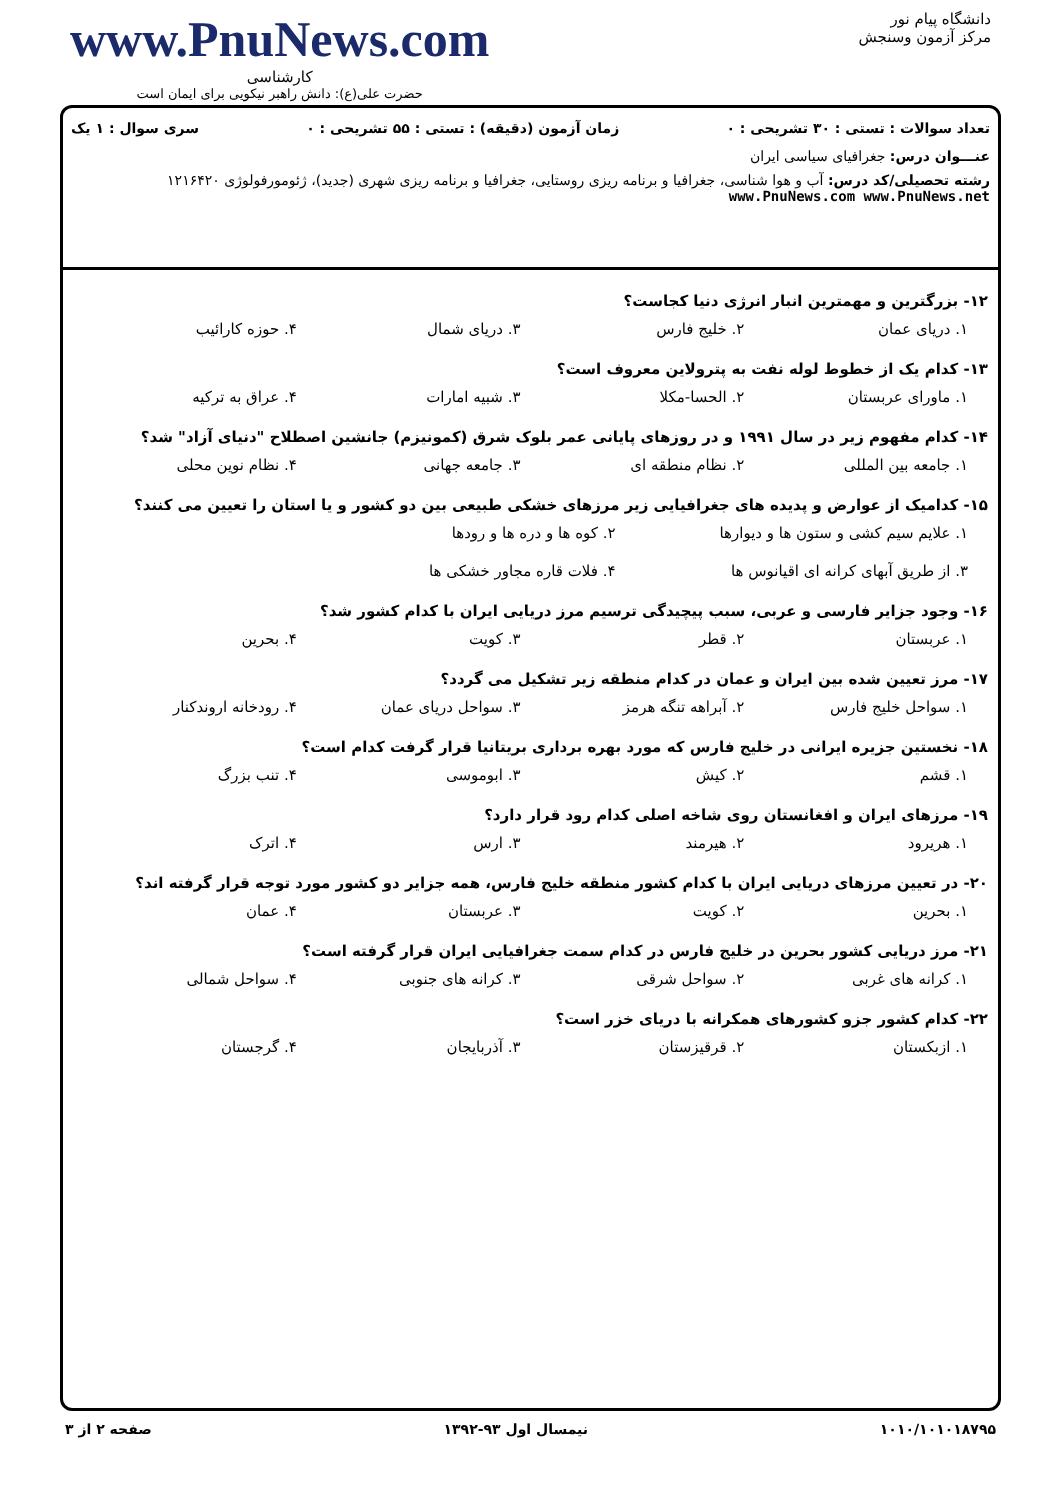دانشگاه پیام نور
مرکز آزمون وسنجش
www.PnuNews.com
کارشناسی
حضرت علی(ع): دانش راهبر نیکویی برای ایمان است
تعداد سوالات : تستی : ۳۰ تشریحی : ۰ زمان آزمون (دقیقه) : تستی : ۵۵ تشریحی : ۰ سری سوال : ۱ یک
عنـــوان درس: جغرافیای سیاسی ایران
رشته تحصیلی/کد درس: آب و هوا شناسی، جغرافیا و برنامه ریزی روستایی، جغرافیا و برنامه ریزی شهری (جدید)، ژئومورفولوژی ۱۲۱۶۴۲۰ www.PnuNews.com www.PnuNews.net
۱۲- بزرگترین و مهمترین انبار انرژی دنیا کجاست؟
۱. دریای عمان ۲. خلیج فارس ۳. دریای شمال ۴. حوزه کارائیب
۱۳- کدام یک از خطوط لوله نفت به پترولاین معروف است؟
۱. ماورای عربستان ۲. الحسا-مکلا ۳. شبیه امارات ۴. عراق به ترکیه
۱۴- کدام مفهوم زیر در سال ۱۹۹۱ و در روزهای پایانی عمر بلوک شرق (کمونیزم) جانشین اصطلاح "دنیای آزاد" شد؟
۱. جامعه بین المللی ۲. نظام منطقه ای ۳. جامعه جهانی ۴. نظام نوین محلی
۱۵- کدامیک از عوارض و پدیده های جغرافیایی زیر مرزهای خشکی طبیعی بین دو کشور و یا استان را تعیین می کنند؟
۱. علایم سیم کشی و ستون ها و دیوارها
۲. کوه ها و دره ها و رودها
۳. از طریق آبهای کرانه ای اقیانوس ها
۴. فلات قاره مجاور خشکی ها
۱۶- وجود جزایر فارسی و عربی، سبب پیچیدگی ترسیم مرز دریایی ایران با کدام کشور شد؟
۱. عربستان ۲. قطر ۳. کویت ۴. بحرین
۱۷- مرز تعیین شده بین ایران و عمان در کدام منطقه زیر تشکیل می گردد؟
۱. سواحل خلیج فارس ۲. آبراهه تنگه هرمز ۳. سواحل دریای عمان ۴. رودخانه اروندکنار
۱۸- نخستین جزیره ایرانی در خلیج فارس که مورد بهره برداری بریتانیا قرار گرفت کدام است؟
۱. قشم ۲. کیش ۳. ابوموسی ۴. تنب بزرگ
۱۹- مرزهای ایران و افغانستان روی شاخه اصلی کدام رود قرار دارد؟
۱. هریرود ۲. هیرمند ۳. ارس ۴. اترک
۲۰- در تعیین مرزهای دریایی ایران با کدام کشور منطقه خلیج فارس، همه جزایر دو کشور مورد توجه قرار گرفته اند؟
۱. بحرین ۲. کویت ۳. عربستان ۴. عمان
۲۱- مرز دریایی کشور بحرین در خلیج فارس در کدام سمت جغرافیایی ایران قرار گرفته است؟
۱. کرانه های غربی ۲. سواحل شرقی ۳. کرانه های جنوبی ۴. سواحل شمالی
۲۲- کدام کشور جزو کشورهای همکرانه با دریای خزر است؟
۱. ازبکستان ۲. قرقیزستان ۳. آذربایجان ۴. گرجستان
۱۰۱۰/۱۰۱۰۱۸۷۹۵ نیمسال اول ۹۳-۱۳۹۲ صفحه ۲ از ۳